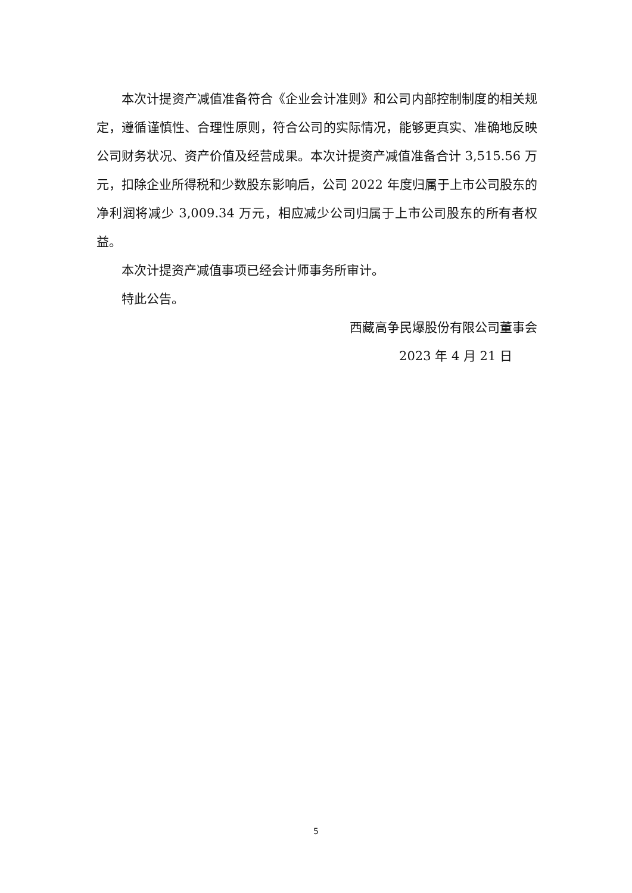本次计提资产减值准备符合《企业会计准则》和公司内部控制制度的相关规定，遵循谨慎性、合理性原则，符合公司的实际情况，能够更真实、准确地反映公司财务状况、资产价值及经营成果。本次计提资产减值准备合计 3,515.56 万元，扣除企业所得税和少数股东影响后，公司 2022 年度归属于上市公司股东的净利润将减少 3,009.34 万元，相应减少公司归属于上市公司股东的所有者权益。
本次计提资产减值事项已经会计师事务所审计。
特此公告。
西藏高争民爆股份有限公司董事会
2023 年 4 月 21 日
5